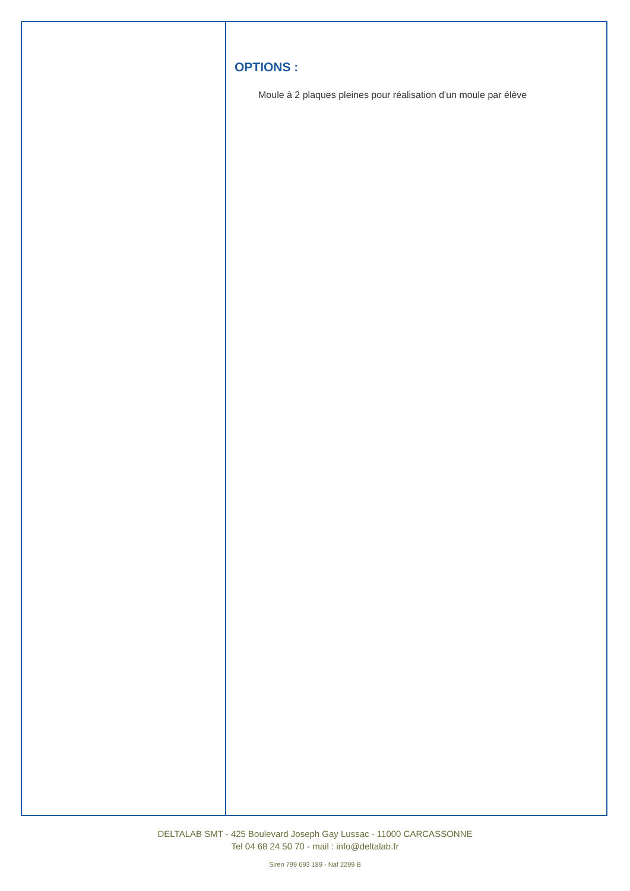OPTIONS :
Moule à 2 plaques pleines pour réalisation d'un moule par élève
DELTALAB SMT - 425 Boulevard Joseph Gay Lussac - 11000 CARCASSONNE
Tel 04 68 24 50 70 - mail : info@deltalab.fr
Siren 799 693 189 - Naf 2299 B